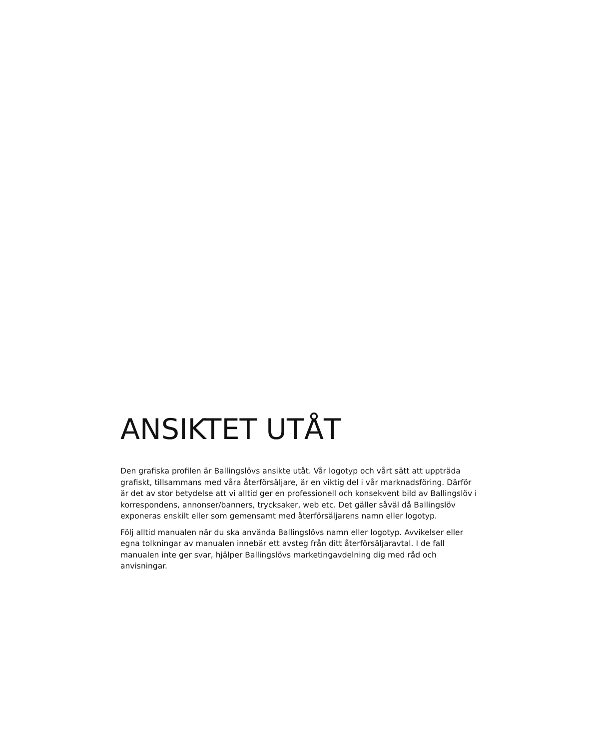ANSIKTET UTÅT
Den grafiska profilen är Ballingslövs ansikte utåt. Vår logotyp och vårt sätt att uppträda grafiskt, tillsammans med våra återförsäljare, är en viktig del i vår marknadsföring. Därför är det av stor betydelse att vi alltid ger en professionell och konsekvent bild av Ballingslöv i korrespondens, annonser/banners, trycksaker, web etc. Det gäller såväl då Ballingslöv exponeras enskilt eller som gemensamt med återförsäljarens namn eller logotyp.
Följ alltid manualen när du ska använda Ballingslövs namn eller logotyp. Avvikelser eller egna tolkningar av manualen innebär ett avsteg från ditt återförsäljaravtal. I de fall manualen inte ger svar, hjälper Ballingslövs marketingavdelning dig med råd och anvisningar.